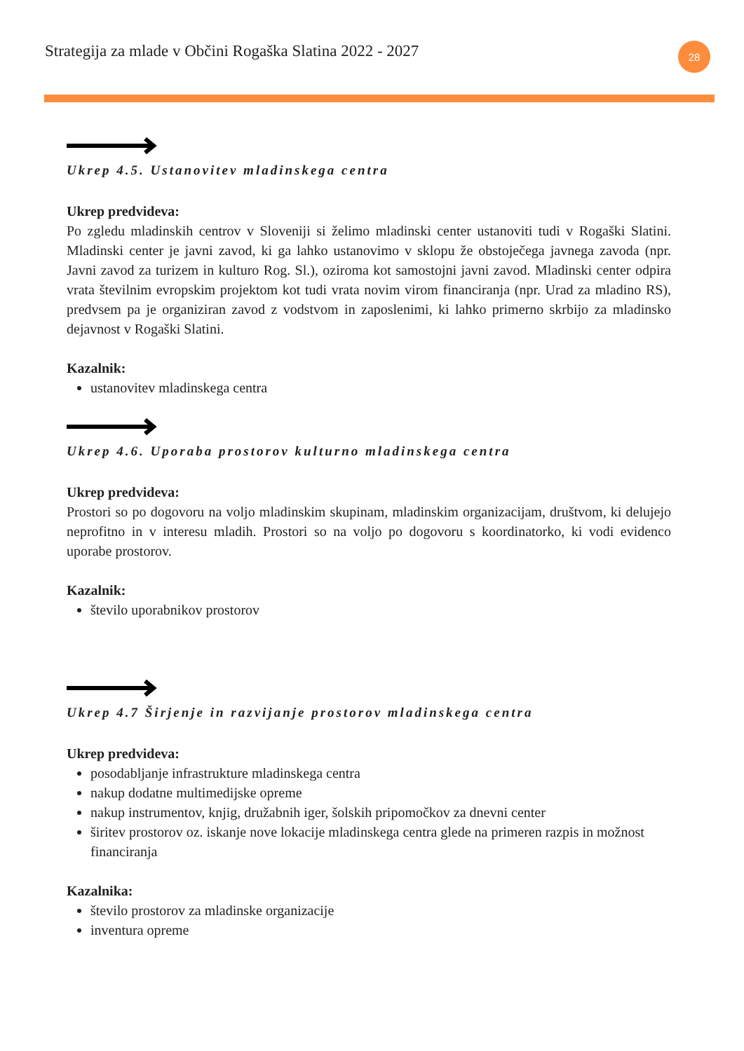Strategija za mlade v Občini Rogaška Slatina 2022 - 2027
28
Ukrep 4.5. Ustanovitev mladinskega centra
Ukrep predvideva:
Po zgledu mladinskih centrov v Sloveniji si želimo mladinski center ustanoviti tudi v Rogaški Slatini. Mladinski center je javni zavod, ki ga lahko ustanovimo v sklopu že obstoječega javnega zavoda (npr. Javni zavod za turizem in kulturo Rog. Sl.), oziroma kot samostojni javni zavod. Mladinski center odpira vrata številnim evropskim projektom kot tudi vrata novim virom financiranja (npr. Urad za mladino RS), predvsem pa je organiziran zavod z vodstvom in zaposlenimi, ki lahko primerno skrbijo za mladinsko dejavnost v Rogaški Slatini.
Kazalnik:
ustanovitev mladinskega centra
Ukrep 4.6. Uporaba prostorov kulturno mladinskega centra
Ukrep predvideva:
Prostori so po dogovoru na voljo mladinskim skupinam, mladinskim organizacijam, društvom, ki delujejo neprofitno in v interesu mladih. Prostori so na voljo po dogovoru s koordinatorko, ki vodi evidenco uporabe prostorov.
Kazalnik:
število uporabnikov prostorov
Ukrep 4.7 Širjenje in razvijanje prostorov mladinskega centra
Ukrep predvideva:
posodabljanje infrastrukture mladinskega centra
nakup dodatne multimedijske opreme
nakup instrumentov, knjig, družabnih iger, šolskih pripomočkov za dnevni center
širitev prostorov oz. iskanje nove lokacije mladinskega centra glede na primeren razpis in možnost financiranja
Kazalnika:
število prostorov za mladinske organizacije
inventura opreme